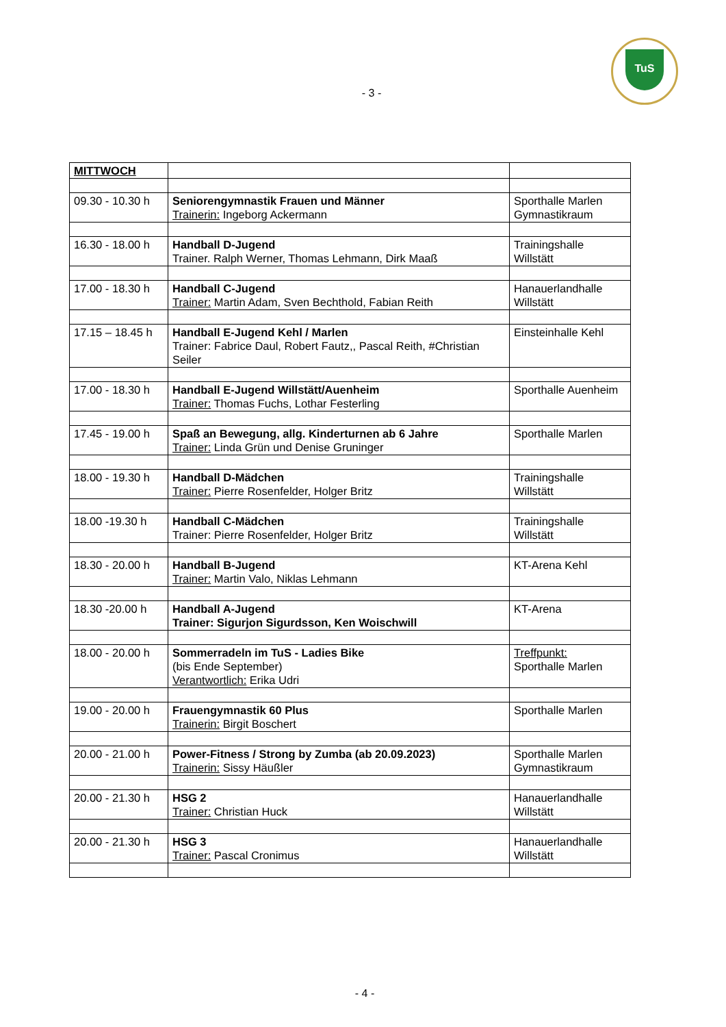TuS
- 3 -
| MITTWOCH | | |
| 09.30 - 10.30 h | Seniorengymnastik Frauen und Männer Trainerin: Ingeborg Ackermann | Sporthalle Marlen Gymnastikraum |
| 16.30 - 18.00 h | Handball D-Jugend Trainer. Ralph Werner, Thomas Lehmann, Dirk Maaß | Trainingshalle Willstätt |
| 17.00 - 18.30 h | Handball C-Jugend Trainer: Martin Adam, Sven Bechthold, Fabian Reith | Hanauerlandhalle Willstätt |
| 17.15 – 18.45 h | Handball E-Jugend Kehl / Marlen Trainer: Fabrice Daul, Robert Fautz,, Pascal Reith, #Christian Seiler | Einsteinhalle Kehl |
| 17.00 - 18.30 h | Handball E-Jugend Willstätt/Auenheim Trainer: Thomas Fuchs, Lothar Festerling | Sporthalle Auenheim |
| 17.45 - 19.00 h | Spaß an Bewegung, allg. Kinderturnen ab 6 Jahre Trainer: Linda Grün und Denise Gruninger | Sporthalle Marlen |
| 18.00 - 19.30 h | Handball D-Mädchen Trainer: Pierre Rosenfelder, Holger Britz | Trainingshalle Willstätt |
| 18.00 -19.30 h | Handball C-Mädchen Trainer: Pierre Rosenfelder, Holger Britz | Trainingshalle Willstätt |
| 18.30 - 20.00 h | Handball B-Jugend Trainer: Martin Valo, Niklas Lehmann | KT-Arena Kehl |
| 18.30 -20.00 h | Handball A-Jugend Trainer: Sigurjon Sigurdsson, Ken Woischwill | KT-Arena |
| 18.00 - 20.00 h | Sommerradeln im TuS - Ladies Bike (bis Ende September) Verantwortlich: Erika Udri | Treffpunkt: Sporthalle Marlen |
| 19.00 - 20.00 h | Frauengymnastik 60 Plus Trainerin: Birgit Boschert | Sporthalle Marlen |
| 20.00 - 21.00 h | Power-Fitness / Strong by Zumba (ab 20.09.2023) Trainerin: Sissy Häußler | Sporthalle Marlen Gymnastikraum |
| 20.00 - 21.30 h | HSG 2 Trainer: Christian Huck | Hanauerlandhalle Willstätt |
| 20.00 - 21.30 h | HSG 3 Trainer: Pascal Cronimus | Hanauerlandhalle Willstätt |
- 4 -